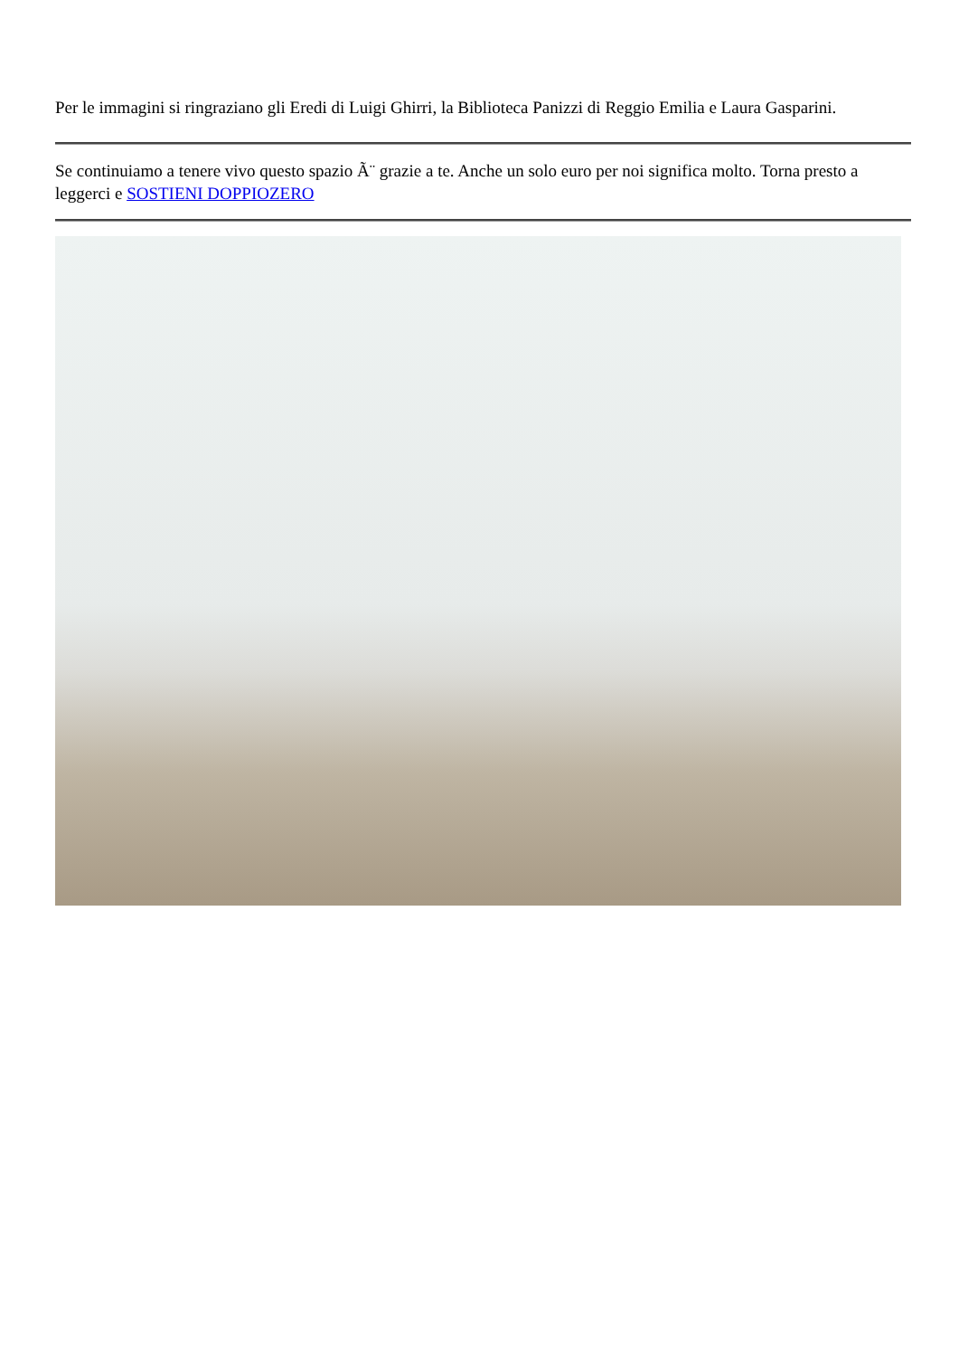Per le immagini si ringraziano gli Eredi di Luigi Ghirri, la Biblioteca Panizzi di Reggio Emilia e Laura Gasparini.
Se continuiamo a tenere vivo questo spazio Ã¨ grazie a te. Anche un solo euro per noi significa molto. Torna presto a leggerci e SOSTIENI DOPPIOZERO